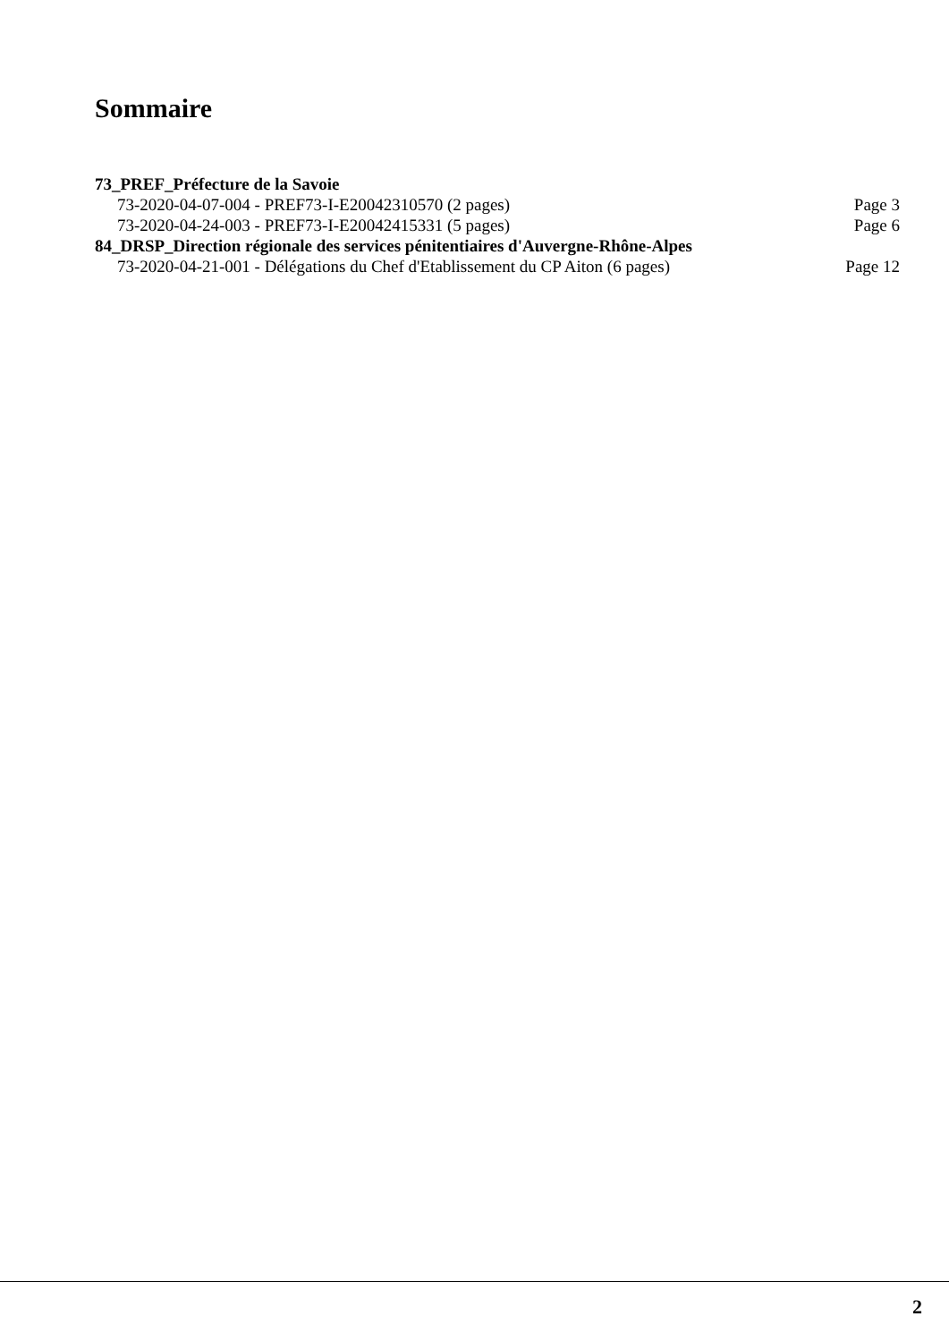Sommaire
73_PREF_Préfecture de la Savoie
73-2020-04-07-004 - PREF73-I-E20042310570 (2 pages) Page 3
73-2020-04-24-003 - PREF73-I-E20042415331 (5 pages) Page 6
84_DRSP_Direction régionale des services pénitentiaires d'Auvergne-Rhône-Alpes
73-2020-04-21-001 - Délégations du Chef d'Etablissement du CP Aiton (6 pages) Page 12
2